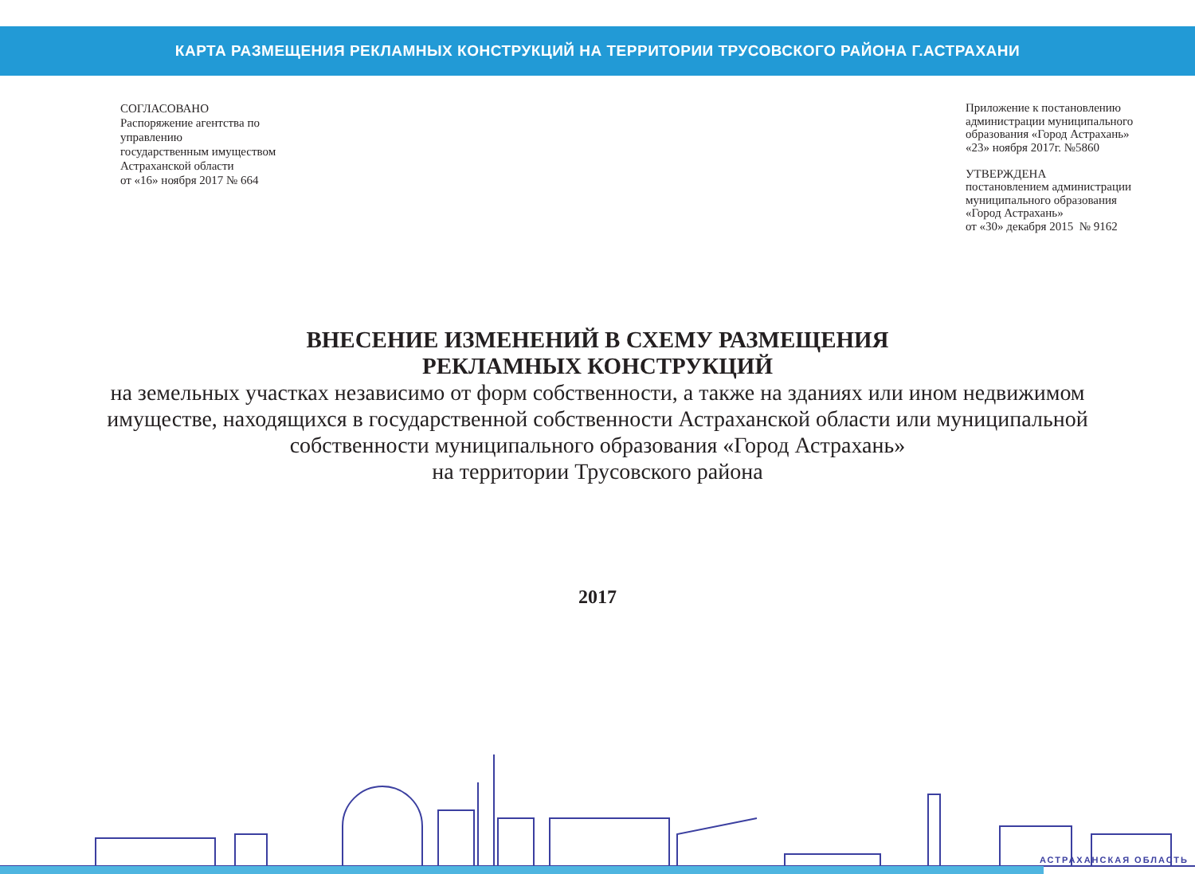КАРТА РАЗМЕЩЕНИЯ РЕКЛАМНЫХ КОНСТРУКЦИЙ НА ТЕРРИТОРИИ ТРУСОВСКОГО РАЙОНА Г.АСТРАХАНИ
СОГЛАСОВАНО
Распоряжение агентства по
управлению
государственным имуществом
Астраханской области
от «16» ноября 2017 № 664
Приложение к постановлению
администрации муниципального
образования «Город Астрахань»
«23» ноября 2017г. №5860
УТВЕРЖДЕНА
постановлением администрации
муниципального образования
«Город Астрахань»
от «30» декабря 2015 № 9162
ВНЕСЕНИЕ ИЗМЕНЕНИЙ В СХЕМУ РАЗМЕЩЕНИЯ
РЕКЛАМНЫХ КОНСТРУКЦИЙ
на земельных участках независимо от форм собственности, а также на зданиях или ином недвижимом
имуществе, находящихся в государственной собственности Астраханской области или муниципальной
собственности муниципального образования «Город Астрахань»
на территории Трусовского района
2017
АСТРАХАНСКАЯ ОБЛАСТЬ